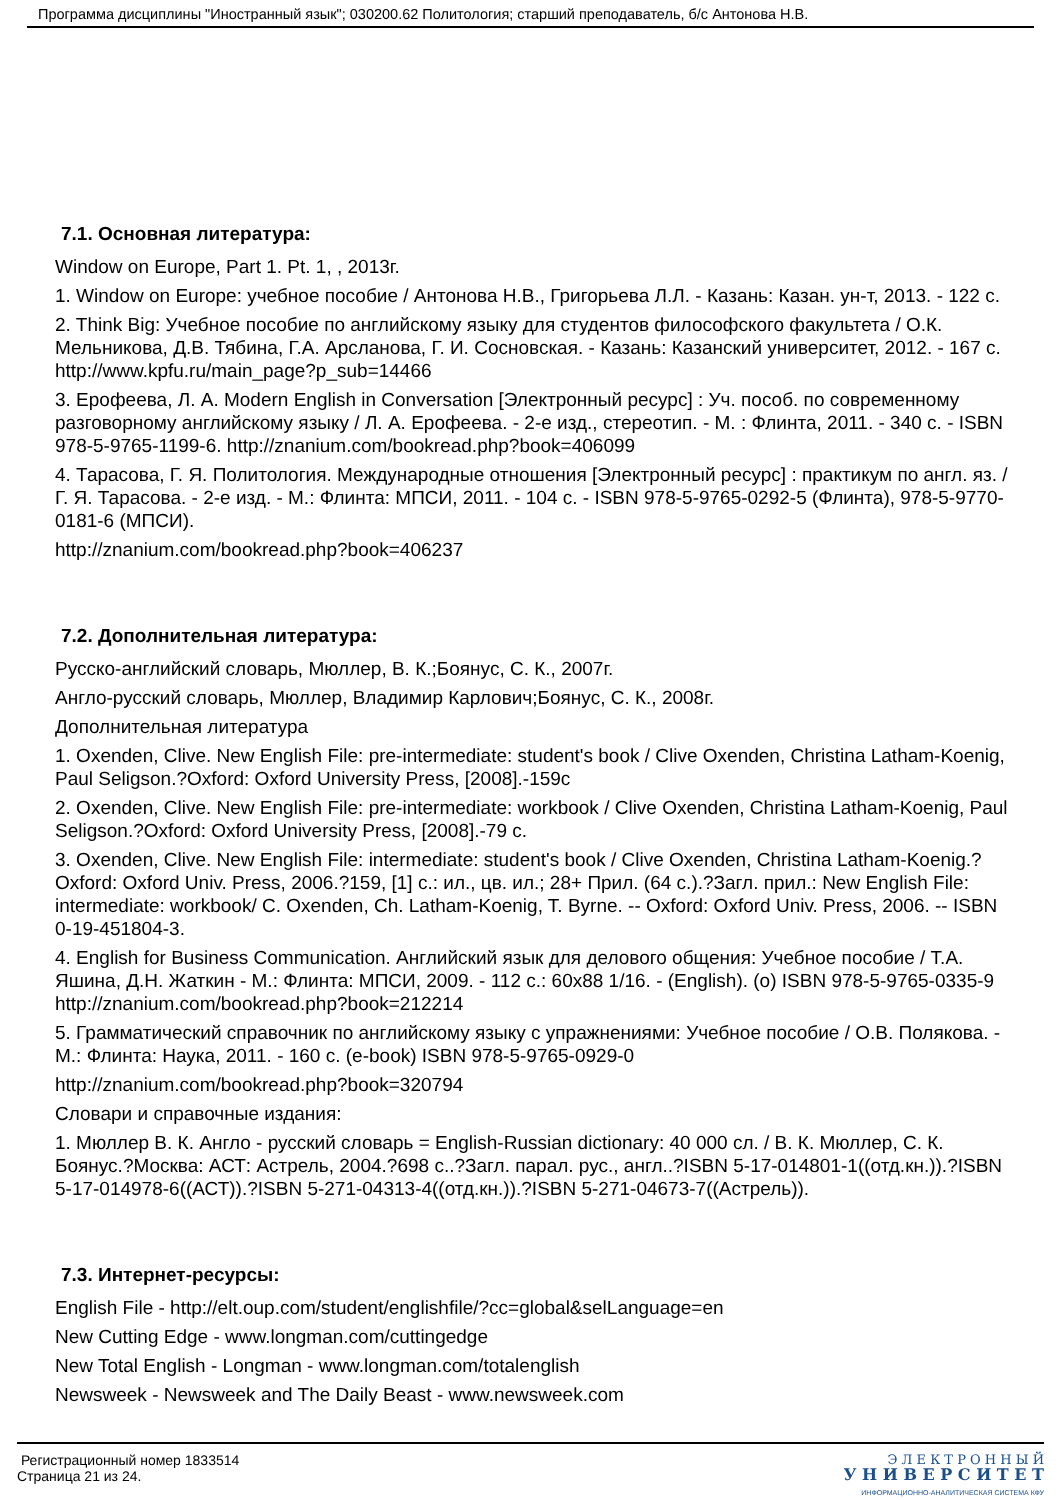Программа дисциплины "Иностранный язык"; 030200.62 Политология; старший преподаватель, б/с Антонова Н.В.
7.1. Основная литература:
Window on Europe, Part 1. Pt. 1, , 2013г.
1. Window on Europe: учебное пособие / Антонова Н.В., Григорьева Л.Л. - Казань: Казан. ун-т, 2013. - 122 с.
2. Think Big: Учебное пособие по английскому языку для студентов философского факультета / О.К. Мельникова, Д.В. Тябина, Г.А. Арсланова, Г. И. Сосновская. - Казань: Казанский университет, 2012. - 167 с. http://www.kpfu.ru/main_page?p_sub=14466
3. Ерофеева, Л. А. Modern English in Conversation [Электронный ресурс] : Уч. пособ. по современному разговорному английскому языку / Л. А. Ерофеева. - 2-е изд., стереотип. - М. : Флинта, 2011. - 340 с. - ISBN 978-5-9765-1199-6. http://znanium.com/bookread.php?book=406099
4. Тарасова, Г. Я. Политология. Международные отношения [Электронный ресурс] : практикум по англ. яз. / Г. Я. Тарасова. - 2-е изд. - М.: Флинта: МПСИ, 2011. - 104 с. - ISBN 978-5-9765-0292-5 (Флинта), 978-5-9770-0181-6 (МПСИ).
http://znanium.com/bookread.php?book=406237
7.2. Дополнительная литература:
Русско-английский словарь, Мюллер, В. К.;Боянус, С. К., 2007г.
Англо-русский словарь, Мюллер, Владимир Карлович;Боянус, С. К., 2008г.
Дополнительная литература
1. Oxenden, Clive. New English File: pre-intermediate: student's book / Clive Oxenden, Christina Latham-Koenig, Paul Seligson.?Oxford: Oxford University Press, [2008].-159с
2. Oxenden, Clive. New English File: pre-intermediate: workbook / Clive Oxenden, Christina Latham-Koenig, Paul Seligson.?Oxford: Oxford University Press, [2008].-79 с.
3. Oxenden, Clive. New English File: intermediate: student's book / Clive Oxenden, Christina Latham-Koenig.?Oxford: Oxford Univ. Press, 2006.?159, [1] с.: ил., цв. ил.; 28+ Прил. (64 с.).?Загл. прил.: New English File: intermediate: workbook/ C. Oxenden, Ch. Latham-Koenig, T. Byrne. -- Oxford: Oxford Univ. Press, 2006. -- ISBN 0-19-451804-3.
4. English for Business Communication. Английский язык для делового общения: Учебное пособие / Т.А. Яшина, Д.Н. Жаткин - М.: Флинта: МПСИ, 2009. - 112 с.: 60x88 1/16. - (English). (o) ISBN 978-5-9765-0335-9 http://znanium.com/bookread.php?book=212214
5. Грамматический справочник по английскому языку с упражнениями: Учебное пособие / О.В. Полякова. - М.: Флинта: Наука, 2011. - 160 с. (e-book) ISBN 978-5-9765-0929-0
http://znanium.com/bookread.php?book=320794
Словари и справочные издания:
1. Мюллер В. К. Англо - русский словарь = English-Russian dictionary: 40 000 сл. / В. К. Мюллер, С. К. Боянус.?Москва: АСТ: Астрель, 2004.?698 с..?Загл. парал. рус., англ..?ISBN 5-17-014801-1((отд.кн.)).?ISBN 5-17-014978-6((АСТ)).?ISBN 5-271-04313-4((отд.кн.)).?ISBN 5-271-04673-7((Астрель)).
7.3. Интернет-ресурсы:
English File - http://elt.oup.com/student/englishfile/?cc=global&selLanguage=en
New Cutting Edge - www.longman.com/cuttingedge
New Total English - Longman - www.longman.com/totalenglish
Newsweek - Newsweek and The Daily Beast - www.newsweek.com
Регистрационный номер 1833514
Страница 21 из 24.
Э Л Е К Т Р О Н Н Ы Й
У Н И В Е Р С И Т Е Т
ИНФОРМАЦИОННО-АНАЛИТИЧЕСКАЯ СИСТЕМА КФУ